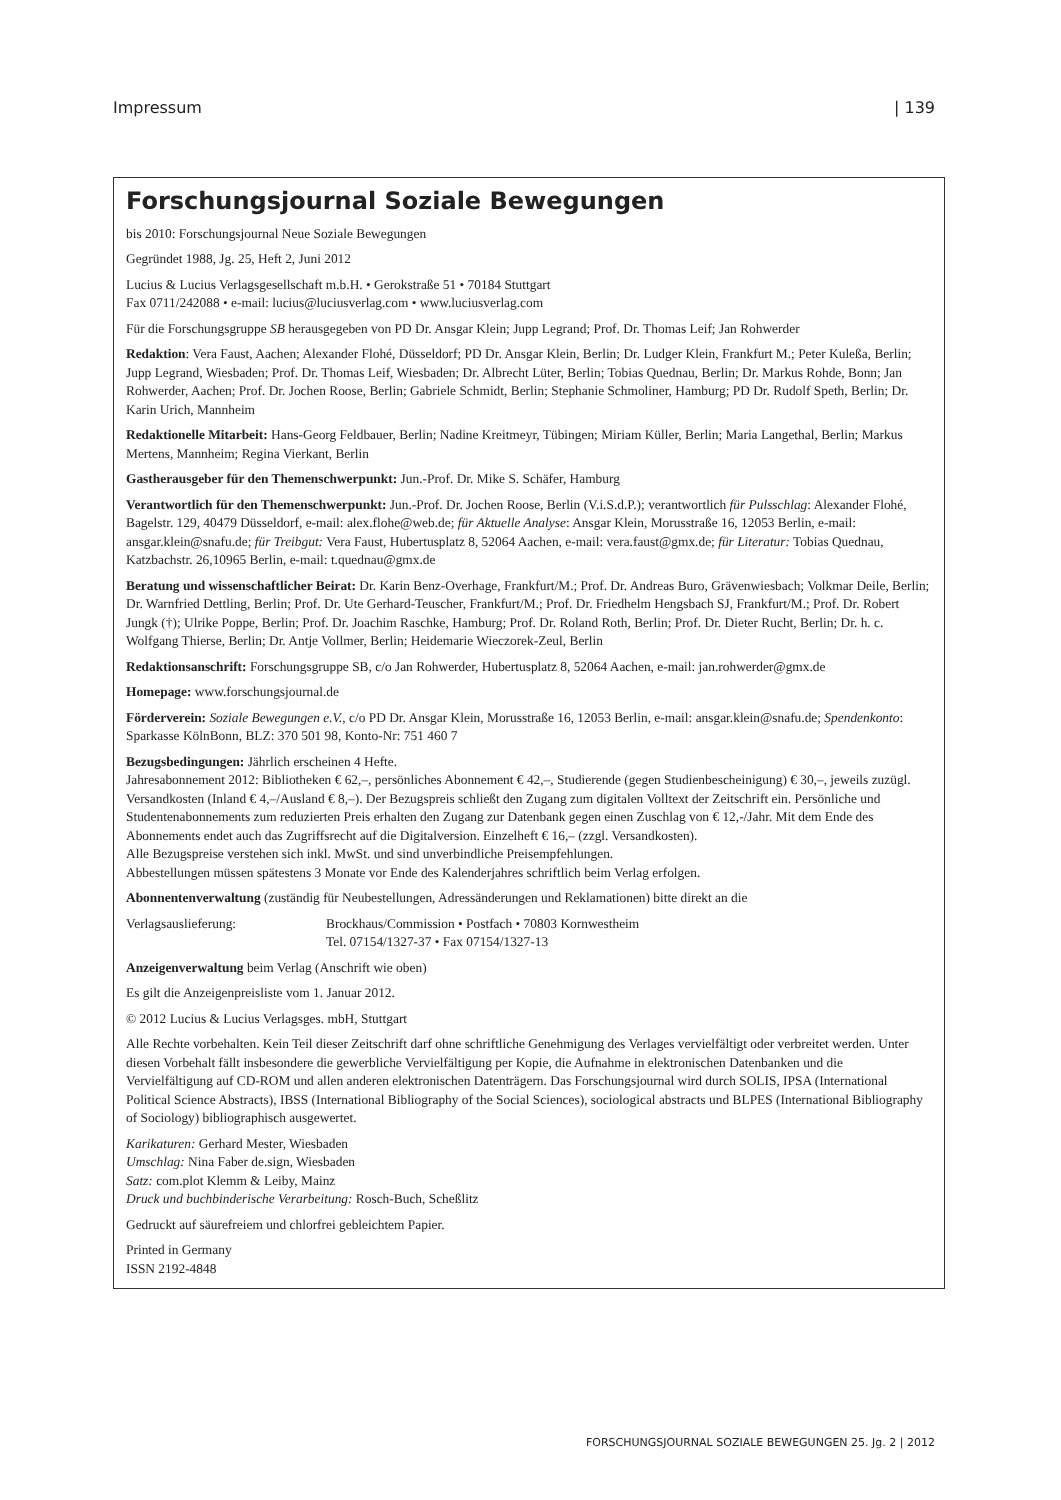Impressum | 139
Forschungsjournal Soziale Bewegungen
bis 2010: Forschungsjournal Neue Soziale Bewegungen
Gegründet 1988, Jg. 25, Heft 2, Juni 2012
Lucius & Lucius Verlagsgesellschaft m.b.H. • Gerokstraße 51 • 70184 Stuttgart
Fax 0711/242088 • e-mail: lucius@luciusverlag.com • www.luciusverlag.com
Für die Forschungsgruppe SB herausgegeben von PD Dr. Ansgar Klein; Jupp Legrand; Prof. Dr. Thomas Leif; Jan Rohwerder
Redaktion: Vera Faust, Aachen; Alexander Flohé, Düsseldorf; PD Dr. Ansgar Klein, Berlin; Dr. Ludger Klein, Frankfurt M.; Peter Kuleßa, Berlin; Jupp Legrand, Wiesbaden; Prof. Dr. Thomas Leif, Wiesbaden; Dr. Albrecht Lüter, Berlin; Tobias Quednau, Berlin; Dr. Markus Rohde, Bonn; Jan Rohwerder, Aachen; Prof. Dr. Jochen Roose, Berlin; Gabriele Schmidt, Berlin; Stephanie Schmoliner, Hamburg; PD Dr. Rudolf Speth, Berlin; Dr. Karin Urich, Mannheim
Redaktionelle Mitarbeit: Hans-Georg Feldbauer, Berlin; Nadine Kreitmeyr, Tübingen; Miriam Küller, Berlin; Maria Langethal, Berlin; Markus Mertens, Mannheim; Regina Vierkant, Berlin
Gastherausgeber für den Themenschwerpunkt: Jun.-Prof. Dr. Mike S. Schäfer, Hamburg
Verantwortlich für den Themenschwerpunkt: Jun.-Prof. Dr. Jochen Roose, Berlin (V.i.S.d.P.); verantwortlich für Pulsschlag: Alexander Flohé, Bagelstr. 129, 40479 Düsseldorf, e-mail: alex.flohe@web.de; für Aktuelle Analyse: Ansgar Klein, Morusstraße 16, 12053 Berlin, e-mail: ansgar.klein@snafu.de; für Treibgut: Vera Faust, Hubertusplatz 8, 52064 Aachen, e-mail: vera.faust@gmx.de; für Literatur: Tobias Quednau, Katzbachstr. 26,10965 Berlin, e-mail: t.quednau@gmx.de
Beratung und wissenschaftlicher Beirat: Dr. Karin Benz-Overhage, Frankfurt/M.; Prof. Dr. Andreas Buro, Grävenwiesbach; Volkmar Deile, Berlin; Dr. Warnfried Dettling, Berlin; Prof. Dr. Ute Gerhard-Teuscher, Frankfurt/M.; Prof. Dr. Friedhelm Hengsbach SJ, Frankfurt/M.; Prof. Dr. Robert Jungk (†); Ulrike Poppe, Berlin; Prof. Dr. Joachim Raschke, Hamburg; Prof. Dr. Roland Roth, Berlin; Prof. Dr. Dieter Rucht, Berlin; Dr. h. c. Wolfgang Thierse, Berlin; Dr. Antje Vollmer, Berlin; Heidemarie Wieczorek-Zeul, Berlin
Redaktionsanschrift: Forschungsgruppe SB, c/o Jan Rohwerder, Hubertusplatz 8, 52064 Aachen, e-mail: jan.rohwerder@gmx.de
Homepage: www.forschungsjournal.de
Förderverein: Soziale Bewegungen e.V., c/o PD Dr. Ansgar Klein, Morusstraße 16, 12053 Berlin, e-mail: ansgar.klein@snafu.de; Spendenkonto: Sparkasse KölnBonn, BLZ: 370 501 98, Konto-Nr: 751 460 7
Bezugsbedingungen: Jährlich erscheinen 4 Hefte.
Jahresabonnement 2012: Bibliotheken € 62,–, persönliches Abonnement € 42,–, Studierende (gegen Studienbescheinigung) € 30,–, jeweils zuzügl. Versandkosten (Inland € 4,–/Ausland € 8,–). Der Bezugspreis schließt den Zugang zum digitalen Volltext der Zeitschrift ein. Persönliche und Studentenabonnements zum reduzierten Preis erhalten den Zugang zur Datenbank gegen einen Zuschlag von € 12,-/Jahr. Mit dem Ende des Abonnements endet auch das Zugriffsrecht auf die Digitalversion. Einzelheft € 16,– (zzgl. Versandkosten).
Alle Bezugspreise verstehen sich inkl. MwSt. und sind unverbindliche Preisempfehlungen.
Abbestellungen müssen spätestens 3 Monate vor Ende des Kalenderjahres schriftlich beim Verlag erfolgen.
Abonnentenverwaltung (zuständig für Neubestellungen, Adressänderungen und Reklamationen) bitte direkt an die
Verlagsauslieferung: Brockhaus/Commission • Postfach • 70803 Kornwestheim
Tel. 07154/1327-37 • Fax 07154/1327-13
Anzeigenverwaltung beim Verlag (Anschrift wie oben)
Es gilt die Anzeigenpreisliste vom 1. Januar 2012.
© 2012 Lucius & Lucius Verlagsges. mbH, Stuttgart
Alle Rechte vorbehalten. Kein Teil dieser Zeitschrift darf ohne schriftliche Genehmigung des Verlages vervielfältigt oder verbreitet werden. Unter diesen Vorbehalt fällt insbesondere die gewerbliche Vervielfältigung per Kopie, die Aufnahme in elektronischen Datenbanken und die Vervielfältigung auf CD-ROM und allen anderen elektronischen Datenträgern. Das Forschungsjournal wird durch SOLIS, IPSA (International Political Science Abstracts), IBSS (International Bibliography of the Social Sciences), sociological abstracts und BLPES (International Bibliography of Sociology) bibliographisch ausgewertet.
Karikaturen: Gerhard Mester, Wiesbaden
Umschlag: Nina Faber de.sign, Wiesbaden
Satz: com.plot Klemm & Leiby, Mainz
Druck und buchbinderische Verarbeitung: Rosch-Buch, Scheßlitz
Gedruckt auf säurefreiem und chlorfrei gebleichtem Papier.
Printed in Germany
ISSN 2192-4848
FORSCHUNGSJOURNAL SOZIALE BEWEGUNGEN 25. Jg. 2 | 2012